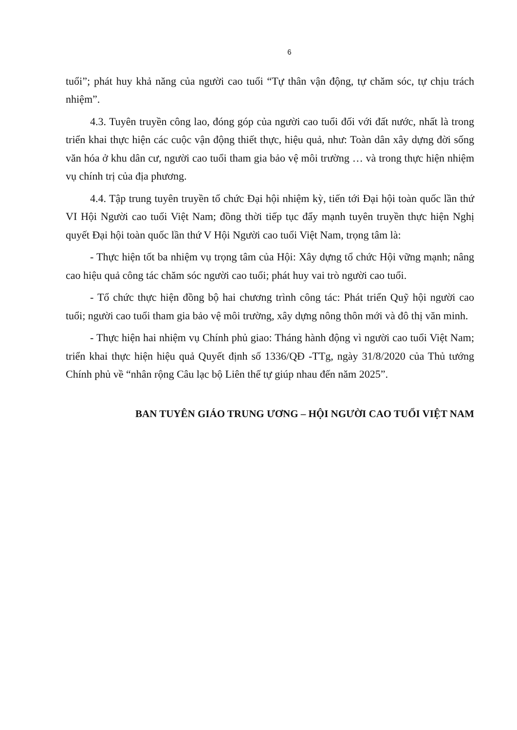6
tuổi”; phát huy khả năng của người cao tuổi “Tự thân vận động, tự chăm sóc, tự chịu trách nhiệm”.
4.3. Tuyên truyền công lao, đóng góp của người cao tuổi đối với đất nước, nhất là trong triển khai thực hiện các cuộc vận động thiết thực, hiệu quả, như: Toàn dân xây dựng đời sống văn hóa ở khu dân cư, người cao tuổi tham gia bảo vệ môi trường … và trong thực hiện nhiệm vụ chính trị của địa phương.
4.4. Tập trung tuyên truyền tổ chức Đại hội nhiệm kỳ, tiến tới Đại hội toàn quốc lần thứ VI Hội Người cao tuổi Việt Nam; đồng thời tiếp tục đẩy mạnh tuyên truyền thực hiện Nghị quyết Đại hội toàn quốc lần thứ V Hội Người cao tuổi Việt Nam, trọng tâm là:
- Thực hiện tốt ba nhiệm vụ trọng tâm của Hội: Xây dựng tổ chức Hội vững mạnh; nâng cao hiệu quả công tác chăm sóc người cao tuổi; phát huy vai trò người cao tuổi.
- Tổ chức thực hiện đồng bộ hai chương trình công tác: Phát triển Quỹ hội người cao tuổi; người cao tuổi tham gia bảo vệ môi trường, xây dựng nông thôn mới và đô thị văn minh.
- Thực hiện hai nhiệm vụ Chính phủ giao: Tháng hành động vì người cao tuổi Việt Nam; triển khai thực hiện hiệu quả Quyết định số 1336/QĐ -TTg, ngày 31/8/2020 của Thủ tướng Chính phủ về “nhân rộng Câu lạc bộ Liên thế tự giúp nhau đến năm 2025”.
BAN TUYÊN GIÁO TRUNG ƯƠNG – HỘI NGƯỜI CAO TUỔI VIỆT NAM